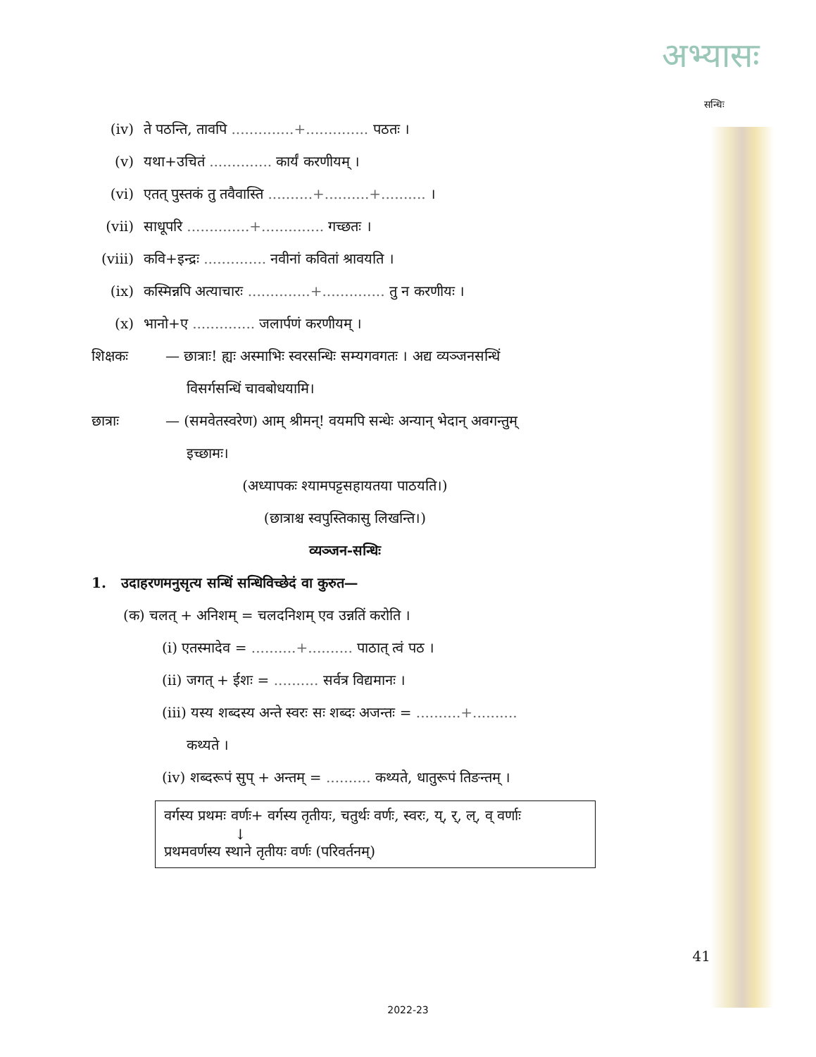अभ्यासः
सन्धिः
(iv) ते पठन्ति, तावपि ..............+.............. पठतः ।
(v) यथा+उचितं .............. कार्यं करणीयम् ।
(vi) एतत् पुस्तकं तु तवैवास्ति ..........+..........+.......... ।
(vii) साधूपरि ..............+.............. गच्छतः ।
(viii) कवि+इन्द्रः .............. नवीनां कवितां श्रावयति ।
(ix) कस्मिन्नपि अत्याचारः ..............+.............. तु न करणीयः ।
(x) भानो+ए .............. जलार्पणं करणीयम् ।
शिक्षकः — छात्राः! ह्यः अस्माभिः स्वरसन्धिः सम्यगवगतः । अद्य व्यञ्जनसन्धिं
विसर्गसन्धिं चावबोधयामि।
छात्राः — (समवेतस्वरेण) आम् श्रीमन्! वयमपि सन्धेः अन्यान् भेदान् अवगन्तुम्
इच्छामः।
(अध्यापकः श्यामपट्टसहायतया पाठयति।)
(छात्राश्च स्वपुस्तिकासु लिखन्ति।)
व्यञ्जन-सन्धिः
1. उदाहरणमनुसृत्य सन्धिं सन्धिविच्छेदं वा कुरुत—
(क) चलत् + अनिशम् = चलदनिशम् एव उन्नतिं करोति ।
(i) एतस्मादेव = ..........+.......... पाठात् त्वं पठ ।
(ii) जगत् + ईशः = .......... सर्वत्र विद्यमानः ।
(iii) यस्य शब्दस्य अन्ते स्वरः सः शब्दः अजन्तः = ..........+..........
कथ्यते ।
(iv) शब्दरूपं सुप् + अन्तम् = .......... कथ्यते, धातुरूपं तिङन्तम् ।
वर्गस्य प्रथमः वर्णः+ वर्गस्य तृतीयः, चतुर्थः वर्णः, स्वरः, य्, र्, ल्, व् वर्णाः
↓
प्रथमवर्णस्य स्थाने तृतीयः वर्णः (परिवर्तनम्)
41
2022-23